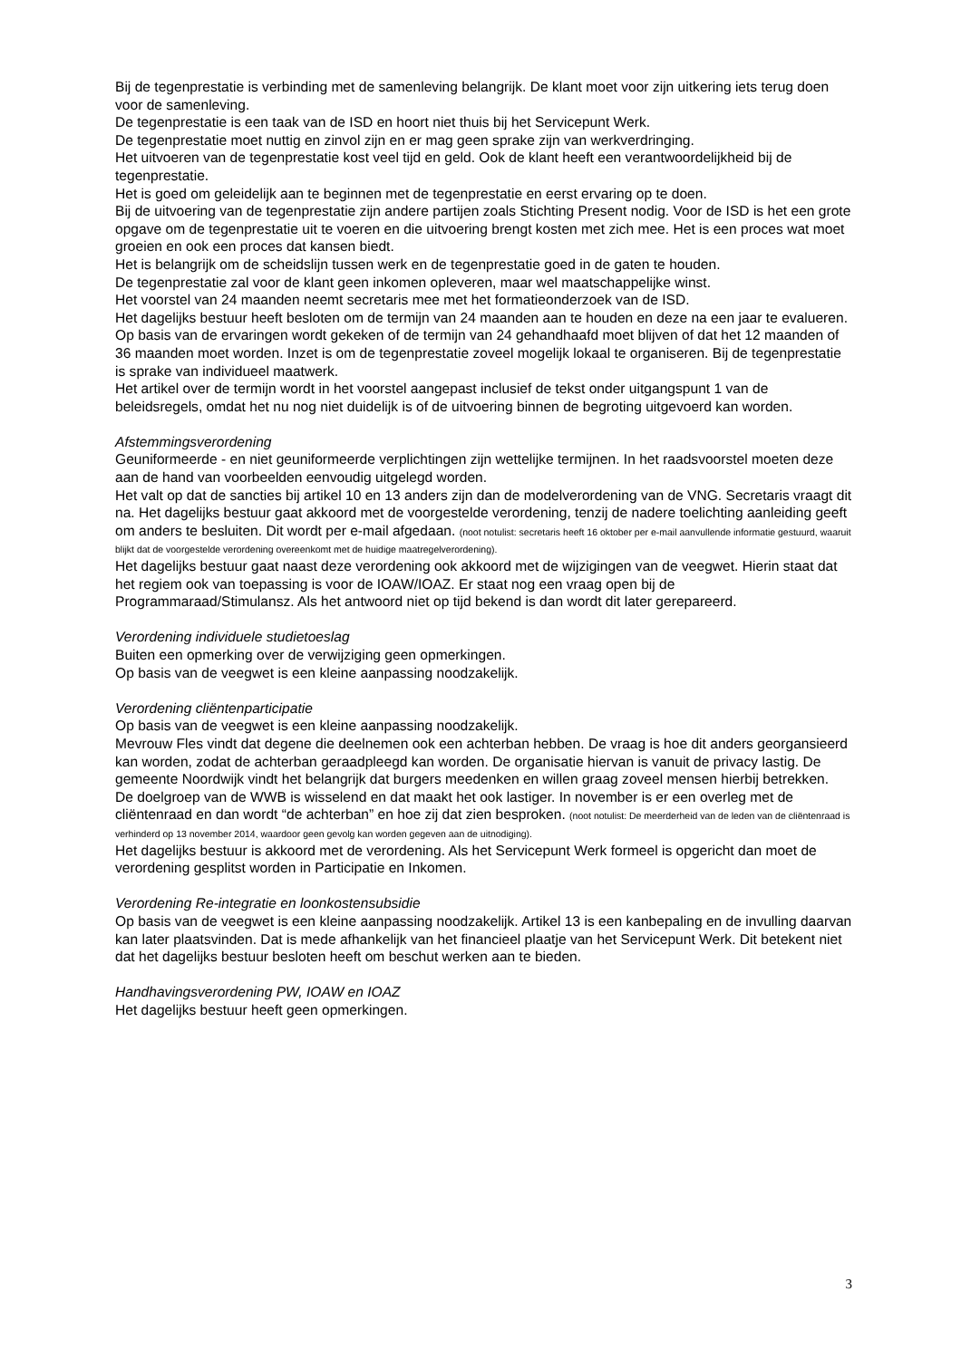Bij de tegenprestatie is verbinding met de samenleving belangrijk. De klant moet voor zijn uitkering iets terug doen voor de samenleving.
De tegenprestatie is een taak van de ISD en hoort niet thuis bij het Servicepunt Werk.
De tegenprestatie moet nuttig en zinvol zijn en er mag geen sprake zijn van werkverdringing.
Het uitvoeren van de tegenprestatie kost veel tijd en geld. Ook de klant heeft een verantwoordelijkheid bij de tegenprestatie.
Het is goed om geleidelijk aan te beginnen met de tegenprestatie en eerst ervaring op te doen.
Bij de uitvoering van de tegenprestatie zijn andere partijen zoals Stichting Present nodig. Voor de ISD is het een grote opgave om de tegenprestatie uit te voeren en die uitvoering brengt kosten met zich mee. Het is een proces wat moet groeien en ook een proces dat kansen biedt.
Het is belangrijk om de scheidslijn tussen werk en de tegenprestatie goed in de gaten te houden.
De tegenprestatie zal voor de klant geen inkomen opleveren, maar wel maatschappelijke winst.
Het voorstel van 24 maanden neemt secretaris mee met het formatieonderzoek van de ISD.
Het dagelijks bestuur heeft besloten om de termijn van 24 maanden aan te houden en deze na een jaar te evalueren. Op basis van de ervaringen wordt gekeken of de termijn van 24 gehandhaafd moet blijven of dat het 12 maanden of 36 maanden moet worden. Inzet is om de tegenprestatie zoveel mogelijk lokaal te organiseren. Bij de tegenprestatie is sprake van individueel maatwerk.
Het artikel over de termijn wordt in het voorstel aangepast inclusief de tekst onder uitgangspunt 1 van de beleidsregels, omdat het nu nog niet duidelijk is of de uitvoering binnen de begroting uitgevoerd kan worden.
Afstemmingsverordening
Geuniformeerde - en niet geuniformeerde verplichtingen zijn wettelijke termijnen. In het raadsvoorstel moeten deze aan de hand van voorbeelden eenvoudig uitgelegd worden.
Het valt op dat de sancties bij artikel 10 en 13 anders zijn dan de modelverordening van de VNG. Secretaris vraagt dit na. Het dagelijks bestuur gaat akkoord met de voorgestelde verordening, tenzij de nadere toelichting aanleiding geeft om anders te besluiten. Dit wordt per e-mail afgedaan. (noot notulist: secretaris heeft 16 oktober per e-mail aanvullende informatie gestuurd, waaruit blijkt dat de voorgestelde verordening overeenkomt met de huidige maatregelverordening).
Het dagelijks bestuur gaat naast deze verordening ook akkoord met de wijzigingen van de veegwet. Hierin staat dat het regiem ook van toepassing is voor de IOAW/IOAZ. Er staat nog een vraag open bij de Programmaraad/Stimulansz. Als het antwoord niet op tijd bekend is dan wordt dit later gerepareerd.
Verordening individuele studietoeslag
Buiten een opmerking over de verwijziging geen opmerkingen.
Op basis van de veegwet is een kleine aanpassing noodzakelijk.
Verordening cliëntenparticipatie
Op basis van de veegwet is een kleine aanpassing noodzakelijk.
Mevrouw Fles vindt dat degene die deelnemen ook een achterban hebben. De vraag is hoe dit anders georgansieerd kan worden, zodat de achterban geraadpleegd kan worden. De organisatie hiervan is vanuit de privacy lastig. De gemeente Noordwijk vindt het belangrijk dat burgers meedenken en willen graag zoveel mensen hierbij betrekken.
De doelgroep van de WWB is wisselend en dat maakt het ook lastiger. In november is er een overleg met de cliëntenraad en dan wordt “de achterban” en hoe zij dat zien besproken. (noot notulist: De meerderheid van de leden van de cliëntenraad is verhinderd op 13 november 2014, waardoor geen gevolg kan worden gegeven aan de uitnodiging).
Het dagelijks bestuur is akkoord met de verordening. Als het Servicepunt Werk formeel is opgericht dan moet de verordening gesplitst worden in Participatie en Inkomen.
Verordening Re-integratie en loonkostensubsidie
Op basis van de veegwet is een kleine aanpassing noodzakelijk. Artikel 13 is een kanbepaling en de invulling daarvan kan later plaatsvinden. Dat is mede afhankelijk van het financieel plaatje van het Servicepunt Werk. Dit betekent niet dat het dagelijks bestuur besloten heeft om beschut werken aan te bieden.
Handhavingsverordening PW, IOAW en IOAZ
Het dagelijks bestuur heeft geen opmerkingen.
3